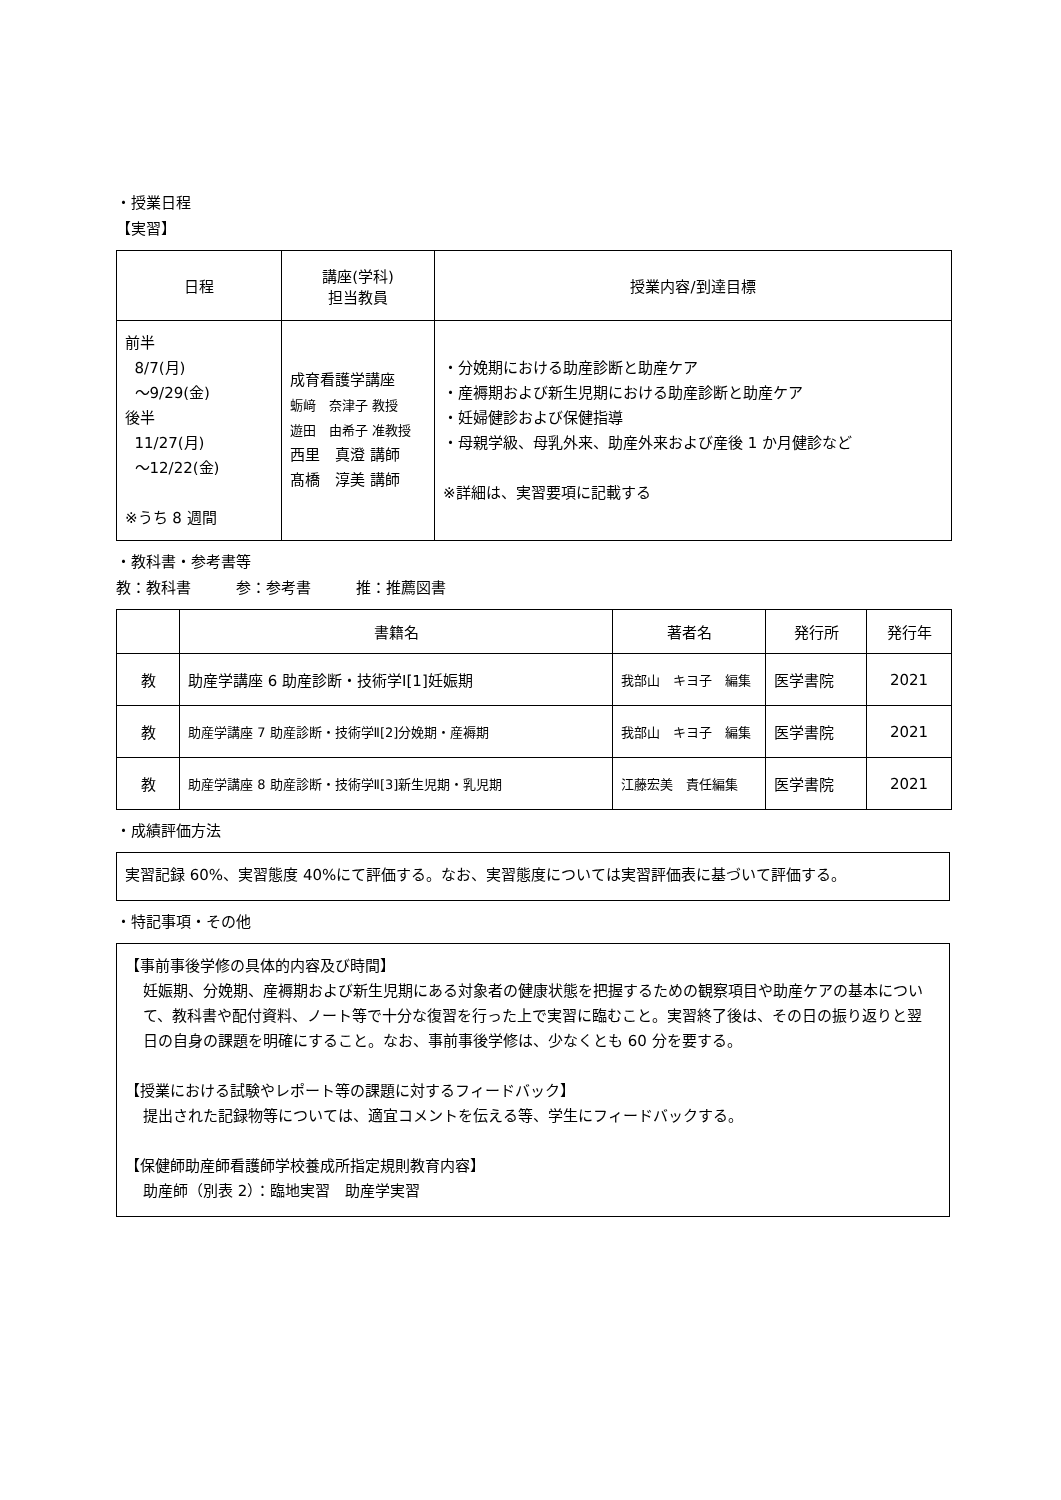・授業日程
【実習】
| 日程 | 講座(学科) 担当教員 | 授業内容/到達目標 |
| --- | --- | --- |
| 前半 8/7(月) ～9/29(金) 後半 11/27(月) ～12/22(金) ※うち 8 週間 | 成育看護学講座 蛎﨑 奈津子 教授 遊田 由希子 准教授 西里 真澄 講師 髙橋 淳美 講師 | ・分娩期における助産診断と助産ケア ・産褥期および新生児期における助産診断と助産ケア ・妊婦健診および保健指導 ・母親学級、母乳外来、助産外来および産後 1 か月健診など ※詳細は、実習要項に記載する |
・教科書・参考書等
教：教科書　　　参：参考書　　　推：推薦図書
| | 書籍名 | 著者名 | 発行所 | 発行年 |
| --- | --- | --- | --- | --- |
| 教 | 助産学講座 6 助産診断・技術学Ⅰ[1]妊娠期 | 我部山 キヨ子 編集 | 医学書院 | 2021 |
| 教 | 助産学講座 7 助産診断・技術学Ⅱ[2]分娩期・産褥期 | 我部山 キヨ子 編集 | 医学書院 | 2021 |
| 教 | 助産学講座 8 助産診断・技術学Ⅱ[3]新生児期・乳児期 | 江藤宏美 責任編集 | 医学書院 | 2021 |
・成績評価方法
実習記録 60%、実習態度 40%にて評価する。なお、実習態度については実習評価表に基づいて評価する。
・特記事項・その他
【事前事後学修の具体的内容及び時間】
妊娠期、分娩期、産褥期および新生児期にある対象者の健康状態を把握するための観察項目や助産ケアの基本について、教科書や配付資料、ノート等で十分な復習を行った上で実習に臨むこと。実習終了後は、その日の振り返りと翌日の自身の課題を明確にすること。なお、事前事後学修は、少なくとも 60 分を要する。
【授業における試験やレポート等の課題に対するフィードバック】
提出された記録物等については、適宜コメントを伝える等、学生にフィードバックする。
【保健師助産師看護師学校養成所指定規則教育内容】
助産師（別表 2）：臨地実習　助産学実習